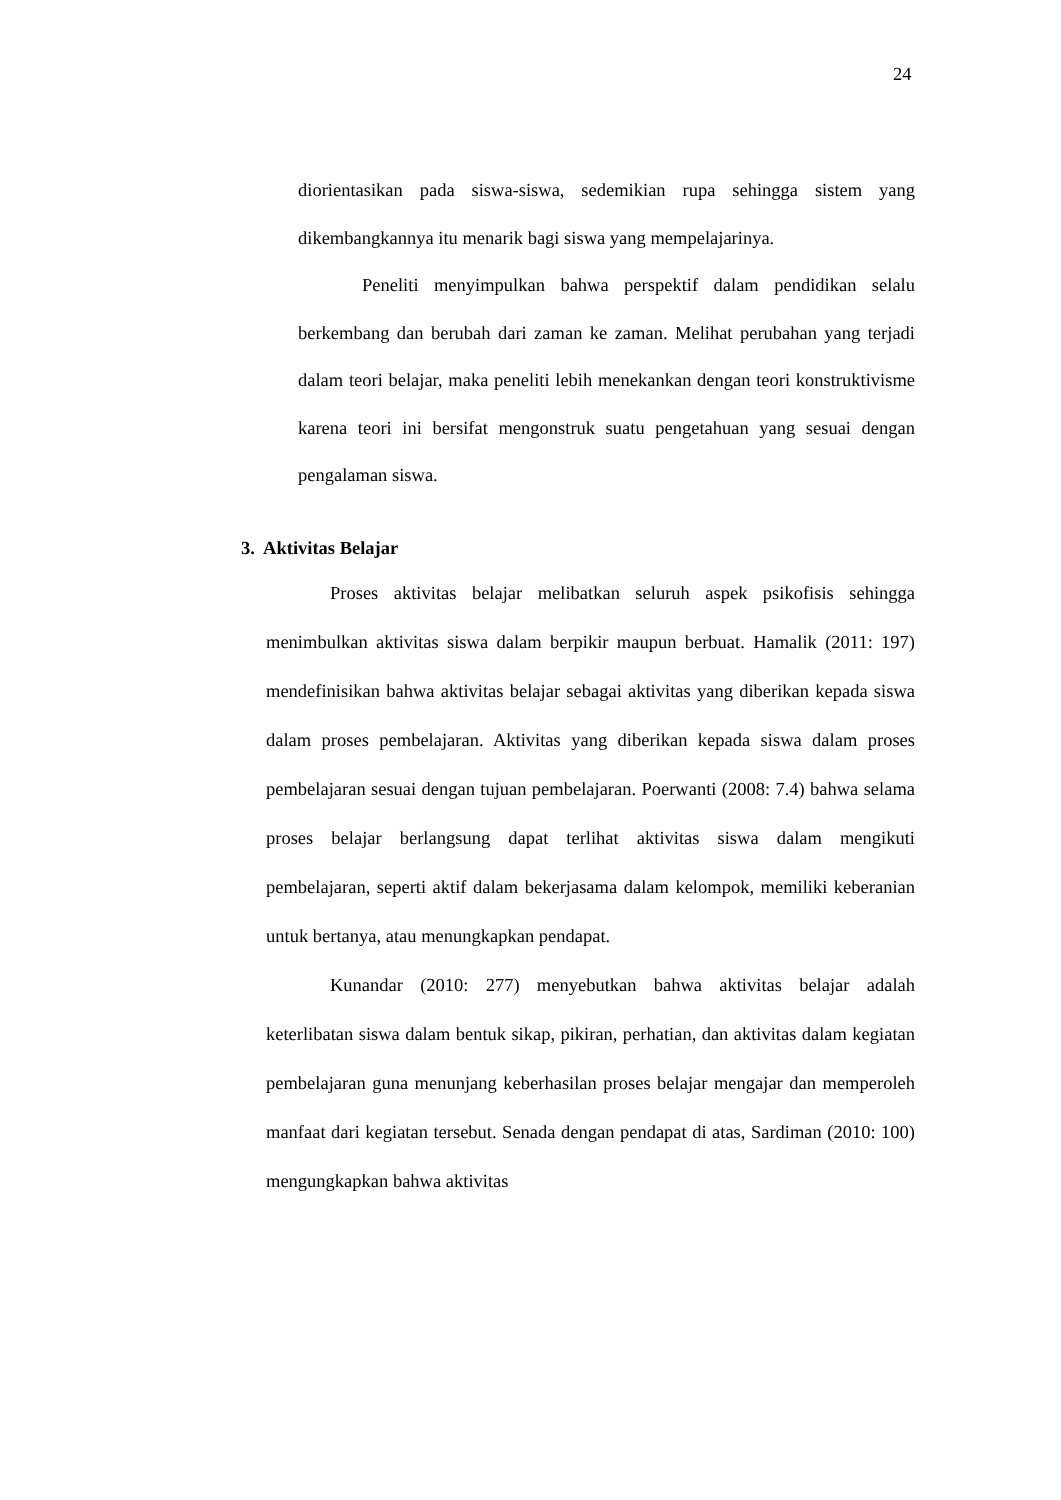24
diorientasikan pada siswa-siswa, sedemikian rupa sehingga sistem yang dikembangkannya itu menarik bagi siswa yang mempelajarinya.
Peneliti menyimpulkan bahwa perspektif dalam pendidikan selalu berkembang dan berubah dari zaman ke zaman. Melihat perubahan yang terjadi dalam teori belajar, maka peneliti lebih menekankan dengan teori konstruktivisme karena teori ini bersifat mengonstruk suatu pengetahuan yang sesuai dengan pengalaman siswa.
3. Aktivitas Belajar
Proses aktivitas belajar melibatkan seluruh aspek psikofisis sehingga menimbulkan aktivitas siswa dalam berpikir maupun berbuat. Hamalik (2011: 197) mendefinisikan bahwa aktivitas belajar sebagai aktivitas yang diberikan kepada siswa dalam proses pembelajaran. Aktivitas yang diberikan kepada siswa dalam proses pembelajaran sesuai dengan tujuan pembelajaran. Poerwanti (2008: 7.4) bahwa selama proses belajar berlangsung dapat terlihat aktivitas siswa dalam mengikuti pembelajaran, seperti aktif dalam bekerjasama dalam kelompok, memiliki keberanian untuk bertanya, atau menungkapkan pendapat.
Kunandar (2010: 277) menyebutkan bahwa aktivitas belajar adalah keterlibatan siswa dalam bentuk sikap, pikiran, perhatian, dan aktivitas dalam kegiatan pembelajaran guna menunjang keberhasilan proses belajar mengajar dan memperoleh manfaat dari kegiatan tersebut. Senada dengan pendapat di atas, Sardiman (2010: 100) mengungkapkan bahwa aktivitas